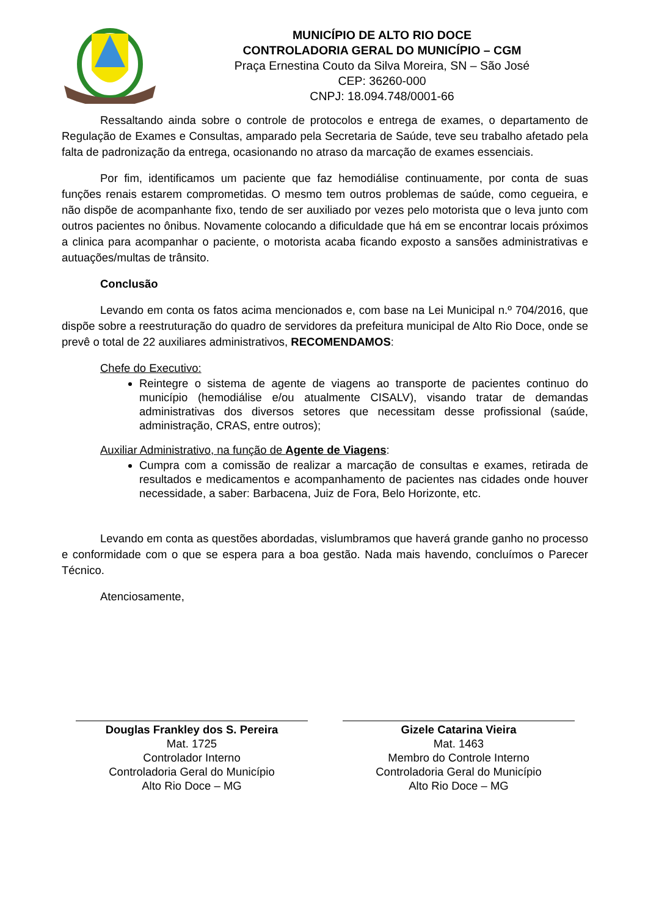MUNICÍPIO DE ALTO RIO DOCE
CONTROLADORIA GERAL DO MUNICÍPIO – CGM
Praça Ernestina Couto da Silva Moreira, SN – São José
CEP: 36260-000
CNPJ: 18.094.748/0001-66
Ressaltando ainda sobre o controle de protocolos e entrega de exames, o departamento de Regulação de Exames e Consultas, amparado pela Secretaria de Saúde, teve seu trabalho afetado pela falta de padronização da entrega, ocasionando no atraso da marcação de exames essenciais.
Por fim, identificamos um paciente que faz hemodiálise continuamente, por conta de suas funções renais estarem comprometidas. O mesmo tem outros problemas de saúde, como cegueira, e não dispõe de acompanhante fixo, tendo de ser auxiliado por vezes pelo motorista que o leva junto com outros pacientes no ônibus. Novamente colocando a dificuldade que há em se encontrar locais próximos a clinica para acompanhar o paciente, o motorista acaba ficando exposto a sansões administrativas e autuações/multas de trânsito.
Conclusão
Levando em conta os fatos acima mencionados e, com base na Lei Municipal n.º 704/2016, que dispõe sobre a reestruturação do quadro de servidores da prefeitura municipal de Alto Rio Doce, onde se prevê o total de 22 auxiliares administrativos, RECOMENDAMOS:
Chefe do Executivo:
Reintegre o sistema de agente de viagens ao transporte de pacientes continuo do município (hemodiálise e/ou atualmente CISALV), visando tratar de demandas administrativas dos diversos setores que necessitam desse profissional (saúde, administração, CRAS, entre outros);
Auxiliar Administrativo, na função de Agente de Viagens:
Cumpra com a comissão de realizar a marcação de consultas e exames, retirada de resultados e medicamentos e acompanhamento de pacientes nas cidades onde houver necessidade, a saber: Barbacena, Juiz de Fora, Belo Horizonte, etc.
Levando em conta as questões abordadas, vislumbramos que haverá grande ganho no processo e conformidade com o que se espera para a boa gestão. Nada mais havendo, concluímos o Parecer Técnico.
Atenciosamente,
Douglas Frankley dos S. Pereira
Mat. 1725
Controlador Interno
Controladoria Geral do Município
Alto Rio Doce – MG
Gizele Catarina Vieira
Mat. 1463
Membro do Controle Interno
Controladoria Geral do Município
Alto Rio Doce – MG